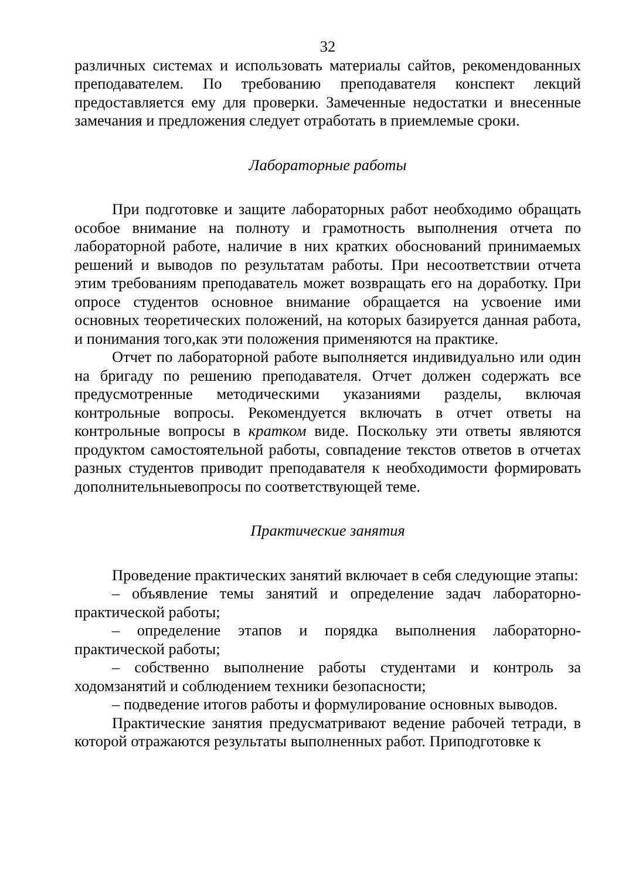32
различных системах и использовать материалы сайтов, рекомендованных преподавателем. По требованию преподавателя конспект лекций предоставляется ему для проверки. Замеченные недостатки и внесенные замечания и предложения следует отработать в приемлемые сроки.
Лабораторные работы
При подготовке и защите лабораторных работ необходимо обращать особое внимание на полноту и грамотность выполнения отчета по лабораторной работе, наличие в них кратких обоснований принимаемых решений и выводов по результатам работы. При несоответствии отчета этим требованиям преподаватель может возвращать его на доработку. При опросе студентов основное внимание обращается на усвоение ими основных теоретических положений, на которых базируется данная работа, и понимания того,как эти положения применяются на практике.
Отчет по лабораторной работе выполняется индивидуально или один на бригаду по решению преподавателя. Отчет должен содержать все предусмотренные методическими указаниями разделы, включая контрольные вопросы. Рекомендуется включать в отчет ответы на контрольные вопросы в кратком виде. Поскольку эти ответы являются продуктом самостоятельной работы, совпадение текстов ответов в отчетах разных студентов приводит преподавателя к необходимости формировать дополнительныевопросы по соответствующей теме.
Практические занятия
Проведение практических занятий включает в себя следующие этапы:
– объявление темы занятий и определение задач лабораторно-практической работы;
– определение этапов и порядка выполнения лабораторно-практической работы;
– собственно выполнение работы студентами и контроль за ходомзанятий и соблюдением техники безопасности;
– подведение итогов работы и формулирование основных выводов.
Практические занятия предусматривают ведение рабочей тетради, в которой отражаются результаты выполненных работ. Приподготовке к